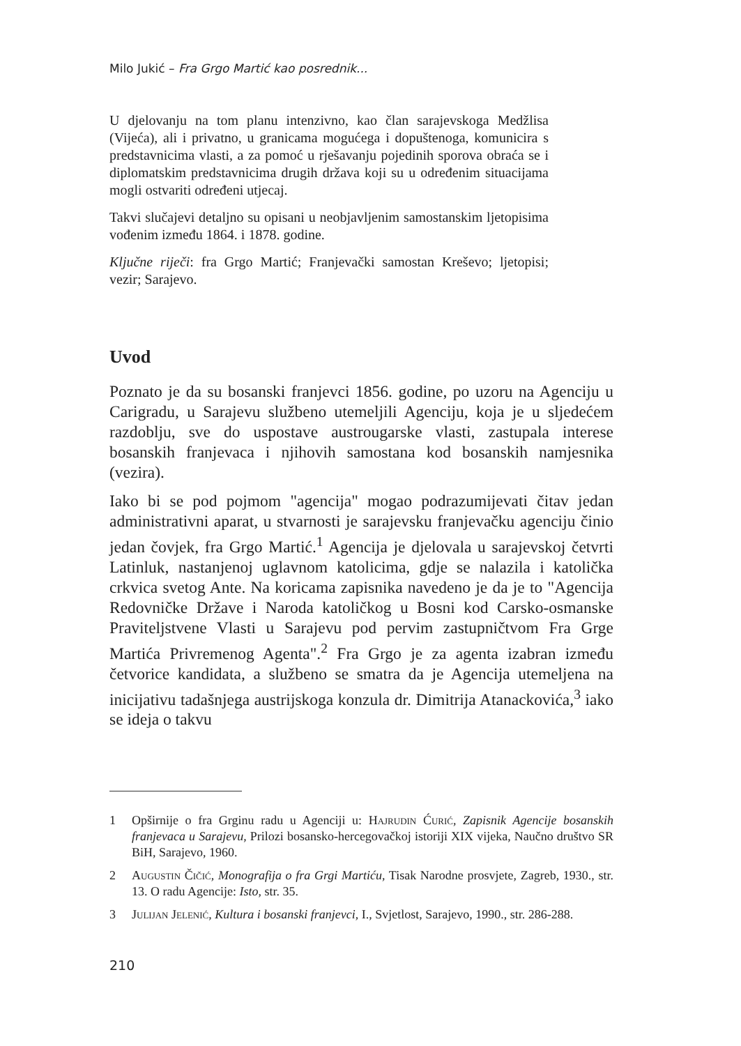Milo Jukić – Fra Grgo Martić kao posrednik...
U djelovanju na tom planu intenzivno, kao član sarajevskoga Medžlisa (Vijeća), ali i privatno, u granicama mogućega i dopuštenoga, komunicira s predstavnicima vlasti, a za pomoć u rješavanju pojedinih sporova obraća se i diplomatskim predstavnicima drugih država koji su u određenim situacijama mogli ostvariti određeni utjecaj.
Takvi slučajevi detaljno su opisani u neobjavljenim samostanskim ljetopisima vođenim između 1864. i 1878. godine.
Ključne riječi: fra Grgo Martić; Franjevački samostan Kreševo; ljetopisi; vezir; Sarajevo.
Uvod
Poznato je da su bosanski franjevci 1856. godine, po uzoru na Agenciju u Carigradu, u Sarajevu službeno utemeljili Agenciju, koja je u sljedećem razdoblju, sve do uspostave austrougarske vlasti, zastupala interese bosanskih franjevaca i njihovih samostana kod bosanskih namjesnika (vezira).
Iako bi se pod pojmom "agencija" mogao podrazumijevati čitav jedan administrativni aparat, u stvarnosti je sarajevsku franjevačku agenciju činio jedan čovjek, fra Grgo Martić.<sup>1</sup> Agencija je djelovala u sarajevskoj četvrti Latinluk, nastanjenoj uglavnom katolicima, gdje se nalazila i katolička crkvica svetog Ante. Na koricama zapisnika navedeno je da je to "Agencija Redovničke Države i Naroda katoličkog u Bosni kod Carsko-osmanske Praviteljstvene Vlasti u Sarajevu pod pervim zastupničtvom Fra Grge Martića Privremenog Agenta".<sup>2</sup> Fra Grgo je za agenta izabran između četvorice kandidata, a službeno se smatra da je Agencija utemeljena na inicijativu tadašnjega austrijskoga konzula dr. Dimitrija Atanackovića,<sup>3</sup> iako se ideja o takvu
1 Opširnije o fra Grginu radu u Agenciji u: Hajrudin Ćurić, Zapisnik Agencije bosanskih franjevaca u Sarajevu, Prilozi bosansko-hercegovačkoj istoriji XIX vijeka, Naučno društvo SR BiH, Sarajevo, 1960.
2 Augustin Čičić, Monografija o fra Grgi Martiću, Tisak Narodne prosvjete, Zagreb, 1930., str. 13. O radu Agencije: Isto, str. 35.
3 Julijan Jelenić, Kultura i bosanski franjevci, I., Svjetlost, Sarajevo, 1990., str. 286-288.
210